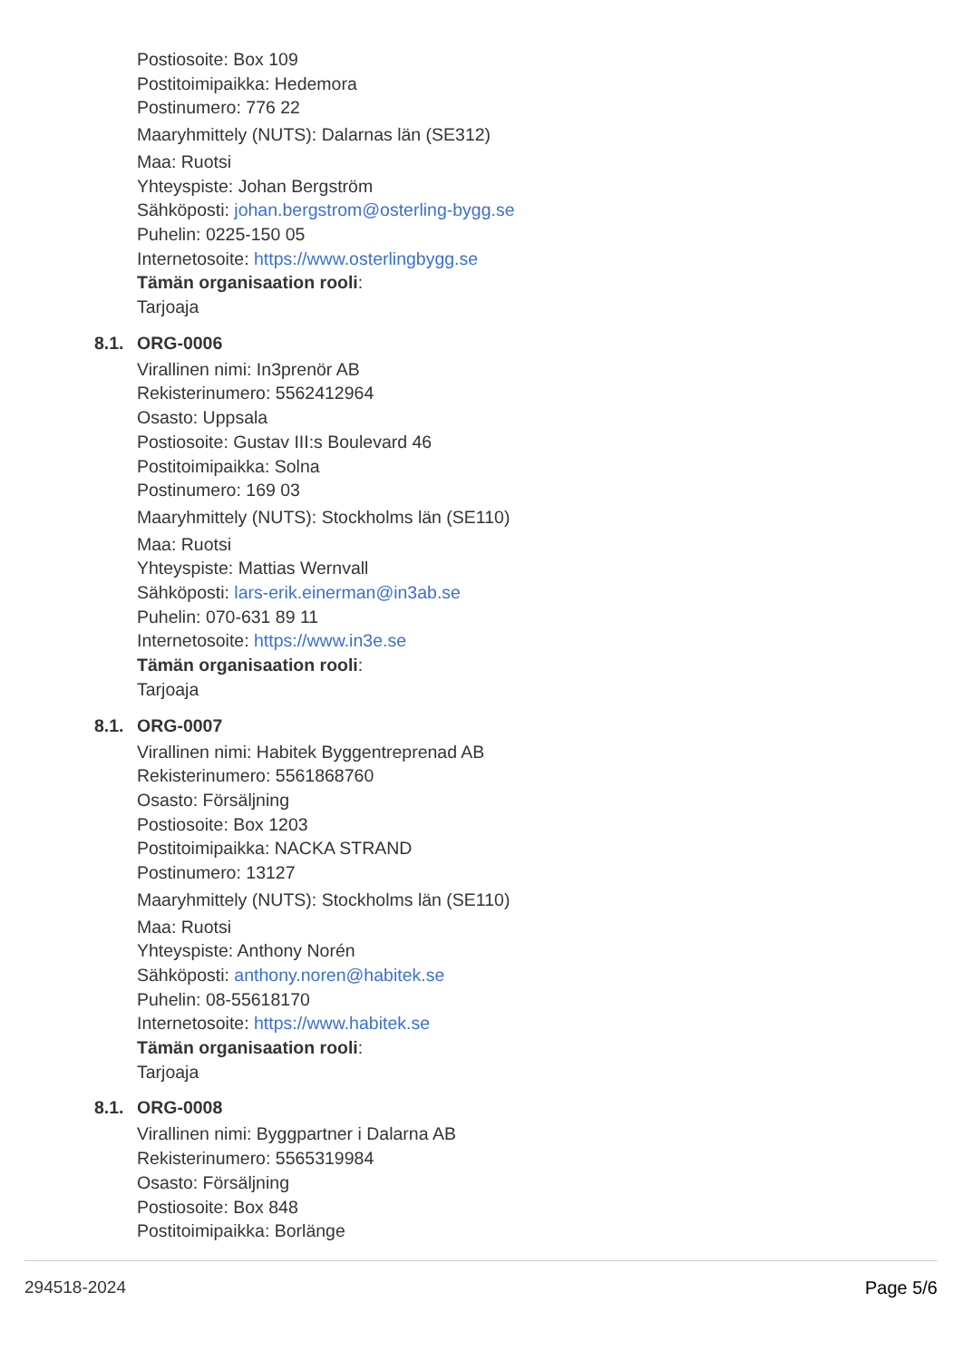Postiosoite: Box 109
Postitoimipaikka: Hedemora
Postinumero: 776 22
Maaryhmittely (NUTS): Dalarnas län (SE312)
Maa: Ruotsi
Yhteyspiste: Johan Bergström
Sähköposti: johan.bergstrom@osterling-bygg.se
Puhelin: 0225-150 05
Internetosoite: https://www.osterlingbygg.se
Tämän organisaation rooli:
Tarjoaja
8.1. ORG-0006
Virallinen nimi: In3prenör AB
Rekisterinumero: 5562412964
Osasto: Uppsala
Postiosoite: Gustav III:s Boulevard 46
Postitoimipaikka: Solna
Postinumero: 169 03
Maaryhmittely (NUTS): Stockholms län (SE110)
Maa: Ruotsi
Yhteyspiste: Mattias Wernvall
Sähköposti: lars-erik.einerman@in3ab.se
Puhelin: 070-631 89 11
Internetosoite: https://www.in3e.se
Tämän organisaation rooli:
Tarjoaja
8.1. ORG-0007
Virallinen nimi: Habitek Byggentreprenad AB
Rekisterinumero: 5561868760
Osasto: Försäljning
Postiosoite: Box 1203
Postitoimipaikka: NACKA STRAND
Postinumero: 13127
Maaryhmittely (NUTS): Stockholms län (SE110)
Maa: Ruotsi
Yhteyspiste: Anthony Norén
Sähköposti: anthony.noren@habitek.se
Puhelin: 08-55618170
Internetosoite: https://www.habitek.se
Tämän organisaation rooli:
Tarjoaja
8.1. ORG-0008
Virallinen nimi: Byggpartner i Dalarna AB
Rekisterinumero: 5565319984
Osasto: Försäljning
Postiosoite: Box 848
Postitoimipaikka: Borlänge
294518-2024 Page 5/6